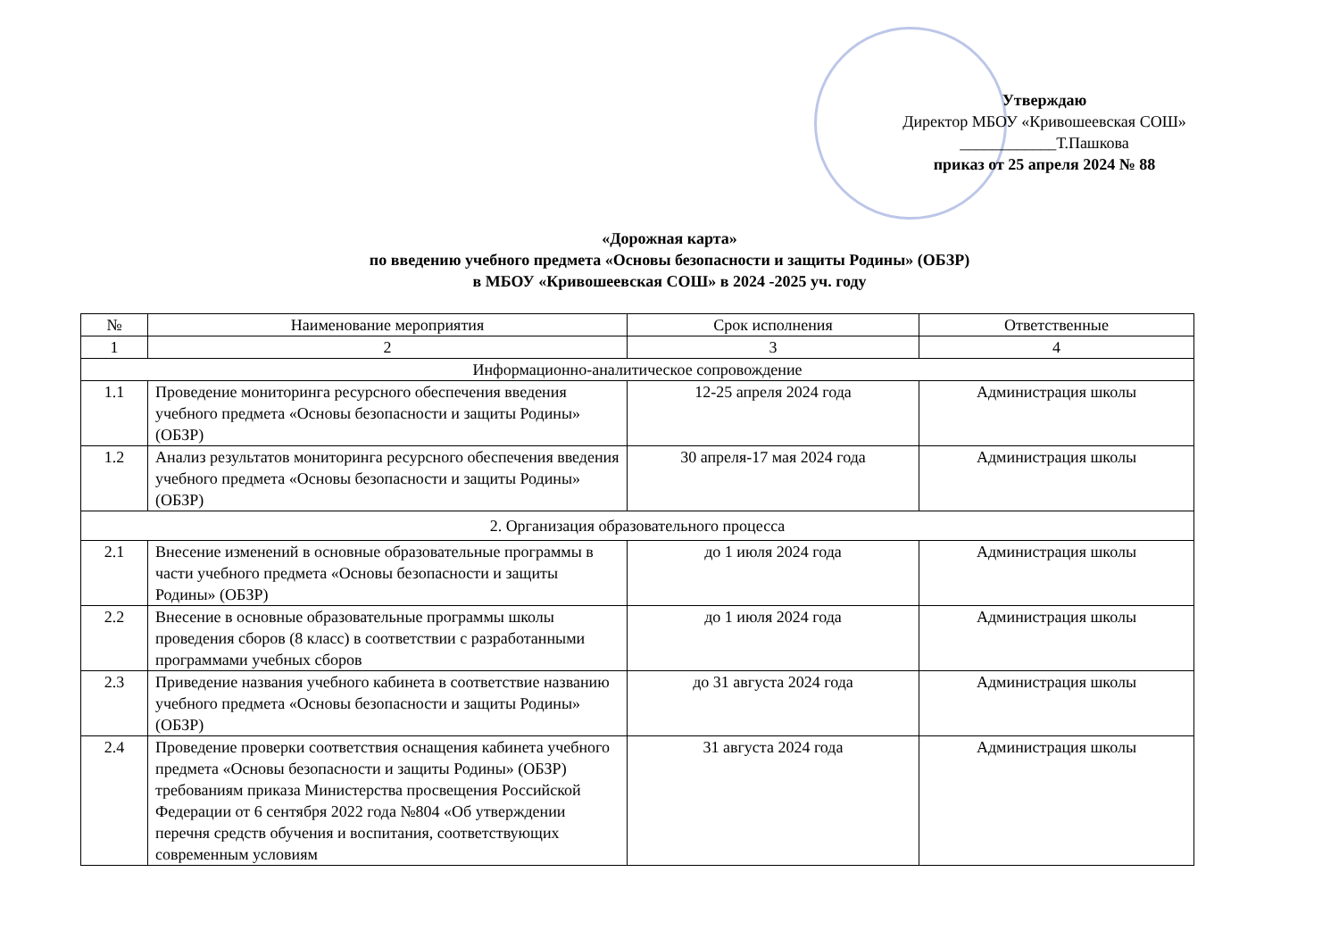Утверждаю
Директор МБОУ «Кривошеевская СОШ»
____________Т.Пашкова
приказ от 25 апреля 2024 № 88
«Дорожная карта»
по введению учебного предмета «Основы безопасности и защиты Родины» (ОБЗР)
в МБОУ «Кривошеевская СОШ» в 2024 -2025 уч. году
| № | Наименование мероприятия | Срок исполнения | Ответственные |
| --- | --- | --- | --- |
| 1 | 2 | 3 | 4 |
| Информационно-аналитическое сопровождение | | | |
| 1.1 | Проведение мониторинга ресурсного обеспечения введения учебного предмета «Основы безопасности и защиты Родины» (ОБЗР) | 12-25 апреля 2024 года | Администрация школы |
| 1.2 | Анализ результатов мониторинга ресурсного обеспечения введения учебного предмета «Основы безопасности и защиты Родины» (ОБЗР) | 30 апреля-17 мая 2024 года | Администрация школы |
| 2. Организация образовательного процесса | | | |
| 2.1 | Внесение изменений в основные образовательные программы в части учебного предмета «Основы безопасности и защиты Родины» (ОБЗР) | до 1 июля 2024 года | Администрация школы |
| 2.2 | Внесение в основные образовательные программы школы проведения сборов (8 класс) в соответствии с разработанными программами учебных сборов | до 1 июля 2024 года | Администрация школы |
| 2.3 | Приведение названия учебного кабинета в соответствие названию учебного предмета «Основы безопасности и защиты Родины» (ОБЗР) | до 31 августа 2024 года | Администрация школы |
| 2.4 | Проведение проверки соответствия оснащения кабинета учебного предмета «Основы безопасности и защиты Родины» (ОБЗР) требованиям приказа Министерства просвещения Российской Федерации от 6 сентября 2022 года №804 «Об утверждении перечня средств обучения и воспитания, соответствующих современным условиям | 31 августа 2024 года | Администрация школы |